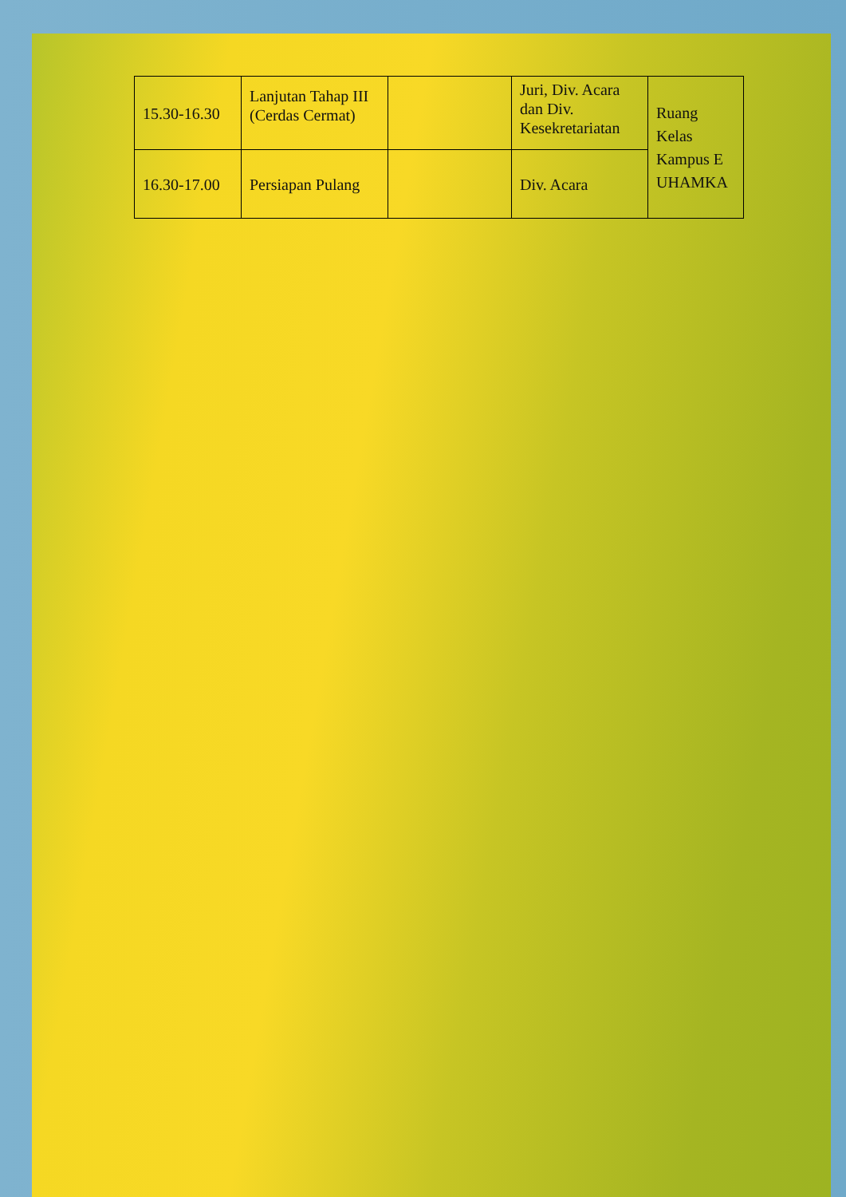| 15.30-16.30 | Lanjutan Tahap III (Cerdas Cermat) | | Juri, Div. Acara dan Div. Kesekretariatan | Ruang Kelas Kampus E UHAMKA |
| 16.30-17.00 | Persiapan Pulang | | Div. Acara | |